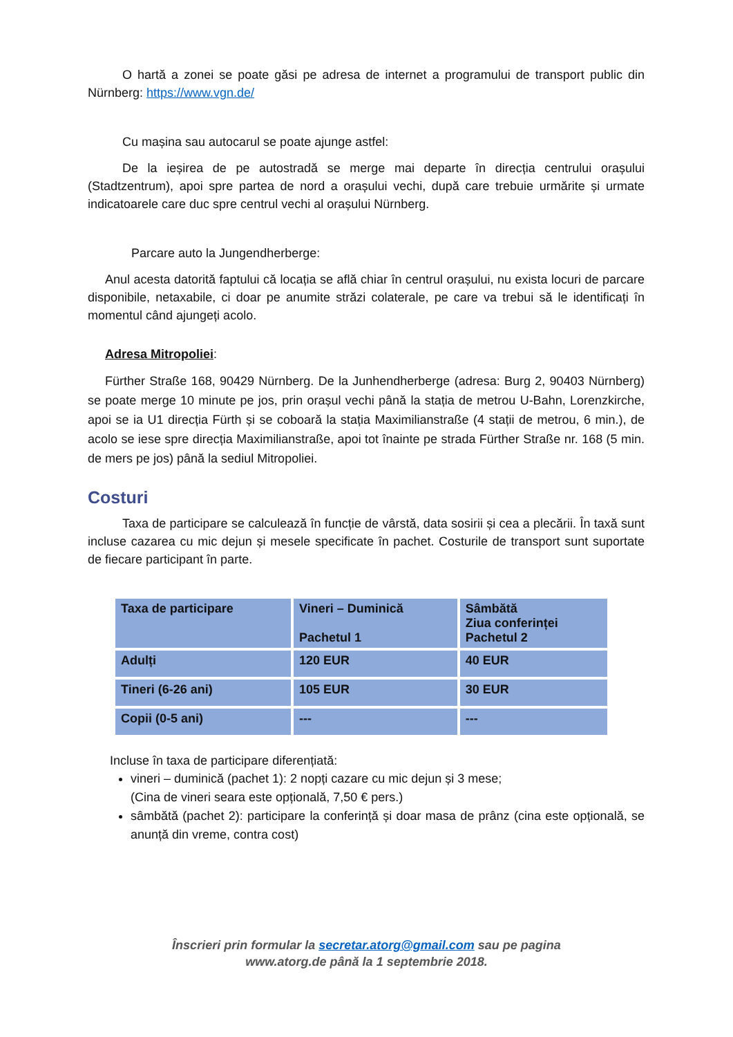O hartă a zonei se poate găsi pe adresa de internet a programului de transport public din Nürnberg: https://www.vgn.de/
Cu mașina sau autocarul se poate ajunge astfel:
De la ieșirea de pe autostradă se merge mai departe în direcția centrului orașului (Stadtzentrum), apoi spre partea de nord a orașului vechi, după care trebuie urmărite și urmate indicatoarele care duc spre centrul vechi al orașului Nürnberg.
Parcare auto la Jungendherberge:
Anul acesta datorită faptului că locația se află chiar în centrul orașului, nu exista locuri de parcare disponibile, netaxabile, ci doar pe anumite străzi colaterale, pe care va trebui să le identificați în momentul când ajungeți acolo.
Adresa Mitropoliei:
Fürther Straße 168, 90429 Nürnberg. De la Junhendherberge (adresa: Burg 2, 90403 Nürnberg) se poate merge 10 minute pe jos, prin orașul vechi până la stația de metrou U-Bahn, Lorenzkirche, apoi se ia U1 direcția Fürth și se coboară la stația Maximilianstraße (4 stații de metrou, 6 min.), de acolo se iese spre direcția Maximilianstraße, apoi tot înainte pe strada Fürther Straße nr. 168 (5 min. de mers pe jos) până la sediul Mitropoliei.
Costuri
Taxa de participare se calculează în funcție de vârstă, data sosirii și cea a plecării. În taxă sunt incluse cazarea cu mic dejun și mesele specificate în pachet. Costurile de transport sunt suportate de fiecare participant în parte.
| Taxa de participare | Vineri – Duminică Pachetul 1 | Sâmbătă Ziua conferinței Pachetul 2 |
| Adulți | 120 EUR | 40 EUR |
| Tineri (6-26 ani) | 105 EUR | 30 EUR |
| Copii (0-5 ani) | --- | --- |
Incluse în taxa de participare diferențiată:
vineri – duminică (pachet 1): 2 nopți cazare cu mic dejun și 3 mese;
(Cina de vineri seara este opțională, 7,50 € pers.)
sâmbătă (pachet 2): participare la conferință și doar masa de prânz (cina este opțională, se anunță din vreme, contra cost)
Înscrieri prin formular la secretar.atorg@gmail.com sau pe pagina
www.atorg.de până la 1 septembrie 2018.